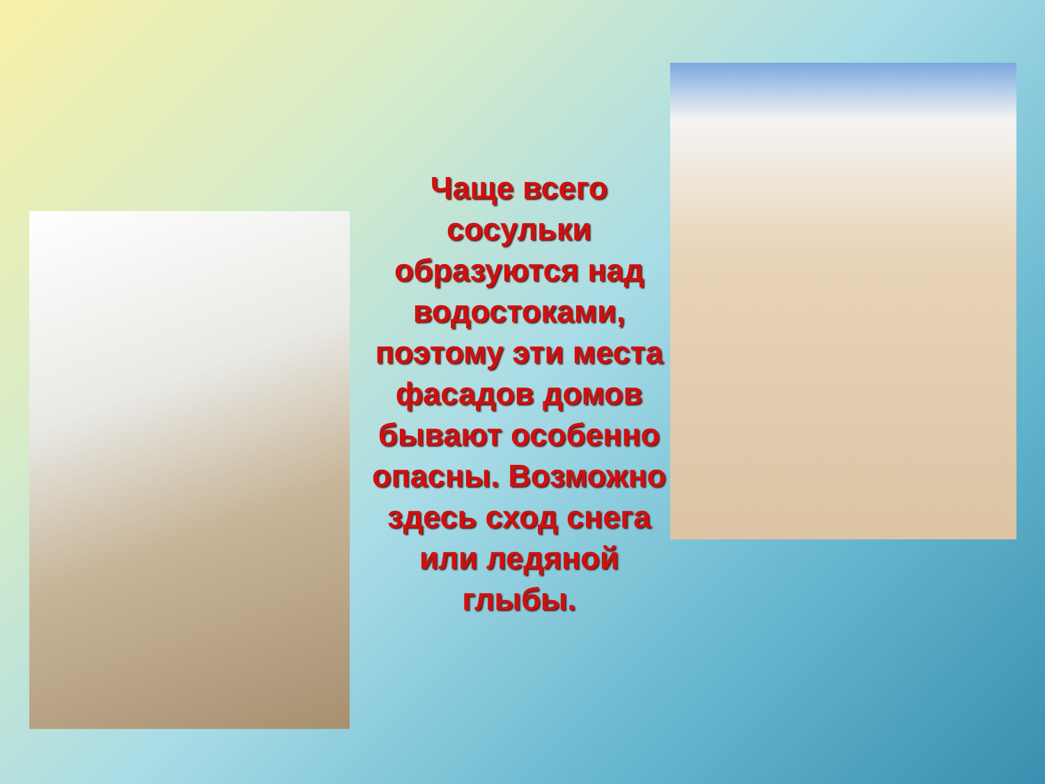Чаще всего сосульки образуются над водостоками, поэтому эти места фасадов домов бывают особенно опасны. Возможно здесь сход снега или ледяной глыбы.